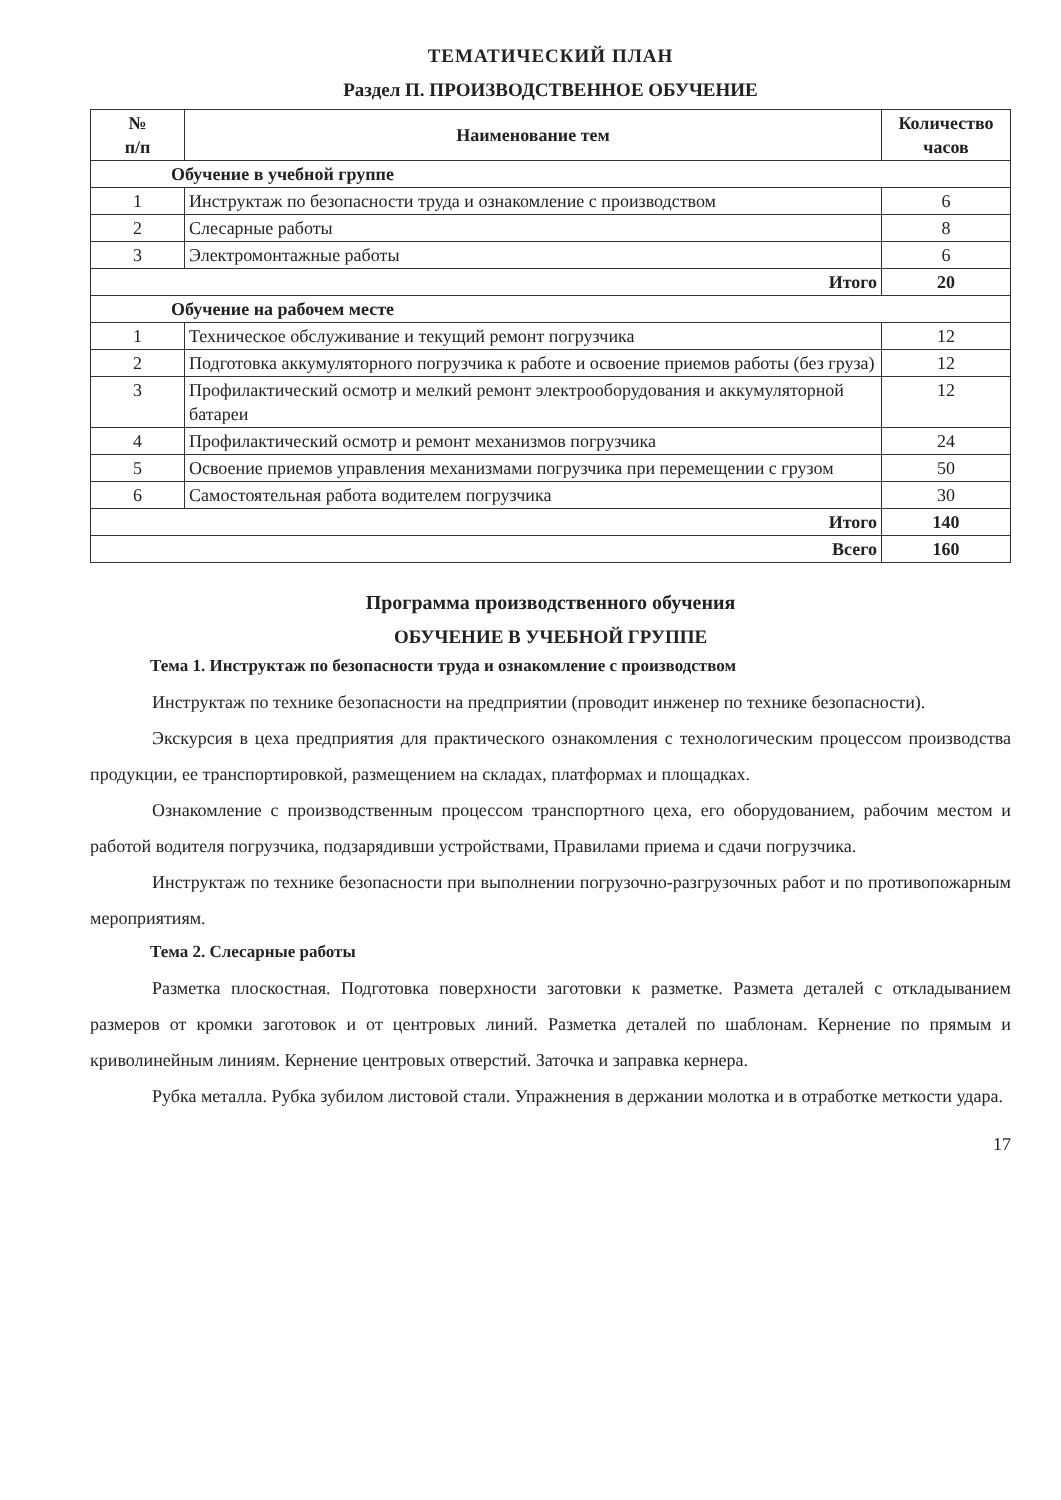ТЕМАТИЧЕСКИЙ ПЛАН
Раздел П. ПРОИЗВОДСТВЕННОЕ ОБУЧЕНИЕ
| № п/п | Наименование тем | Количество часов |
| --- | --- | --- |
| Обучение в учебной группе | | |
| 1 | Инструктаж по безопасности труда и ознакомление с производством | 6 |
| 2 | Слесарные работы | 8 |
| 3 | Электромонтажные работы | 6 |
| Итого | | 20 |
| Обучение на рабочем месте | | |
| 1 | Техническое обслуживание и текущий ремонт погрузчика | 12 |
| 2 | Подготовка аккумуляторного погрузчика к работе и освоение приемов работы (без груза) | 12 |
| 3 | Профилактический осмотр и мелкий ремонт электрооборудования и аккумуляторной батареи | 12 |
| 4 | Профилактический осмотр и ремонт механизмов погрузчика | 24 |
| 5 | Освоение приемов управления механизмами погрузчика при перемещении с грузом | 50 |
| 6 | Самостоятельная работа водителем погрузчика | 30 |
| Итого | | 140 |
| Всего | | 160 |
Программа производственного обучения
ОБУЧЕНИЕ В УЧЕБНОЙ ГРУППЕ
Тема 1. Инструктаж по безопасности труда и ознакомление с производством
Инструктаж по технике безопасности на предприятии (проводит инженер по технике безопасности).
Экскурсия в цеха предприятия для практического ознакомления с технологическим процессом производства продукции, ее транспортировкой, размещением на складах, платформах и площадках.
Ознакомление с производственным процессом транспортного цеха, его оборудованием, рабочим местом и работой водителя погрузчика, подзарядивши устройствами, Правилами приема и сдачи погрузчика.
Инструктаж по технике безопасности при выполнении погрузочно-разгрузочных работ и по противопожарным мероприятиям.
Тема 2. Слесарные работы
Разметка плоскостная. Подготовка поверхности заготовки к разметке. Размета деталей с откладыванием размеров от кромки заготовок и от центровых линий. Разметка деталей по шаблонам. Кернение по прямым и криволинейным линиям. Кернение центровых отверстий. Заточка и заправка кернера.
Рубка металла. Рубка зубилом листовой стали. Упражнения в держании молотка и в отработке меткости удара.
17